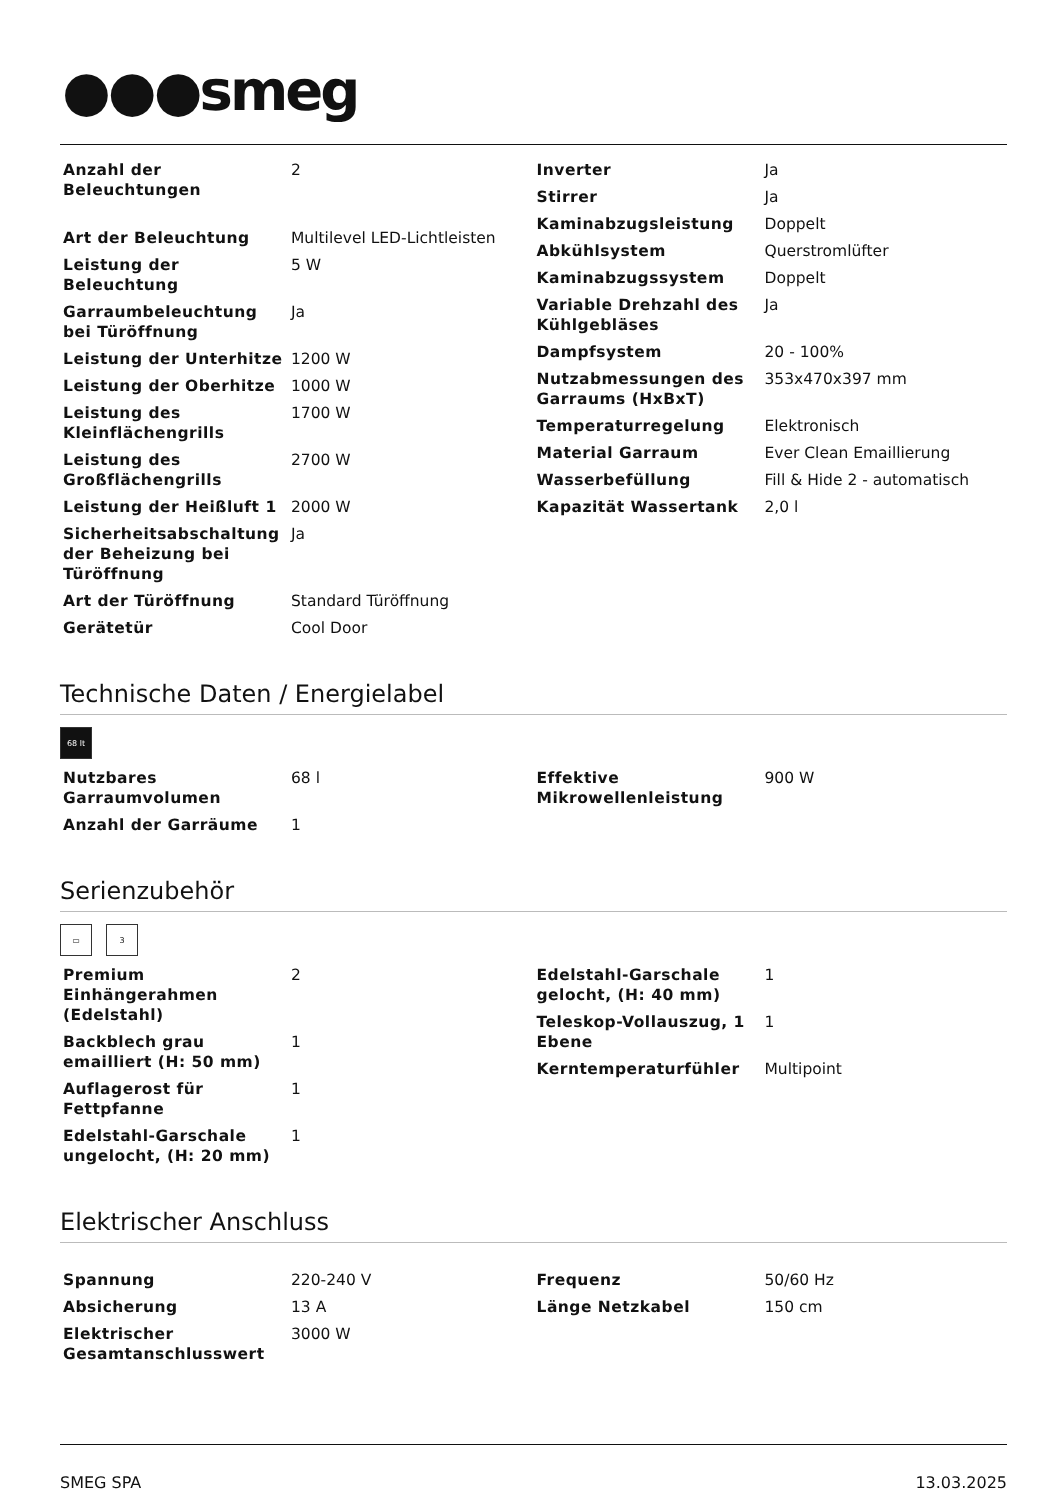●●●smeg
| Anzahl der Beleuchtungen | 2 |
| Art der Beleuchtung | Multilevel LED-Lichtleisten |
| Leistung der Beleuchtung | 5 W |
| Garraumbeleuchtung bei Türöffnung | Ja |
| Leistung der Unterhitze | 1200 W |
| Leistung der Oberhitze | 1000 W |
| Leistung des Kleinflächengrills | 1700 W |
| Leistung des Großflächengrills | 2700 W |
| Leistung der Heißluft 1 | 2000 W |
| Sicherheitsabschaltung der Beheizung bei Türöffnung | Ja |
| Art der Türöffnung | Standard Türöffnung |
| Gerätetür | Cool Door |
| Inverter | Ja |
| Stirrer | Ja |
| Kaminabzugsleistung | Doppelt |
| Abkühlsystem | Querstromlüfter |
| Kaminabzugssystem | Doppelt |
| Variable Drehzahl des Kühlgebläses | Ja |
| Dampfsystem | 20 - 100% |
| Nutzabmessungen des Garraums (HxBxT) | 353x470x397 mm |
| Temperaturregelung | Elektronisch |
| Material Garraum | Ever Clean Emaillierung |
| Wasserbefüllung | Fill & Hide 2 - automatisch |
| Kapazität Wassertank | 2,0 l |
Technische Daten / Energielabel
68 lt
| Nutzbares Garraumvolumen | 68 l |
| Anzahl der Garräume | 1 |
| Effektive Mikrowellenleistung | 900 W |
Serienzubehör
▭ 3
| Premium Einhängerahmen (Edelstahl) | 2 |
| Backblech grau emailliert (H: 50 mm) | 1 |
| Auflagerost für Fettpfanne | 1 |
| Edelstahl-Garschale ungelocht, (H: 20 mm) | 1 |
| Edelstahl-Garschale gelocht, (H: 40 mm) | 1 |
| Teleskop-Vollauszug, 1 Ebene | 1 |
| Kerntemperaturfühler | Multipoint |
Elektrischer Anschluss
| Spannung | 220-240 V |
| Absicherung | 13 A |
| Elektrischer Gesamtanschlusswert | 3000 W |
| Frequenz | 50/60 Hz |
| Länge Netzkabel | 150 cm |
SMEG SPA 13.03.2025